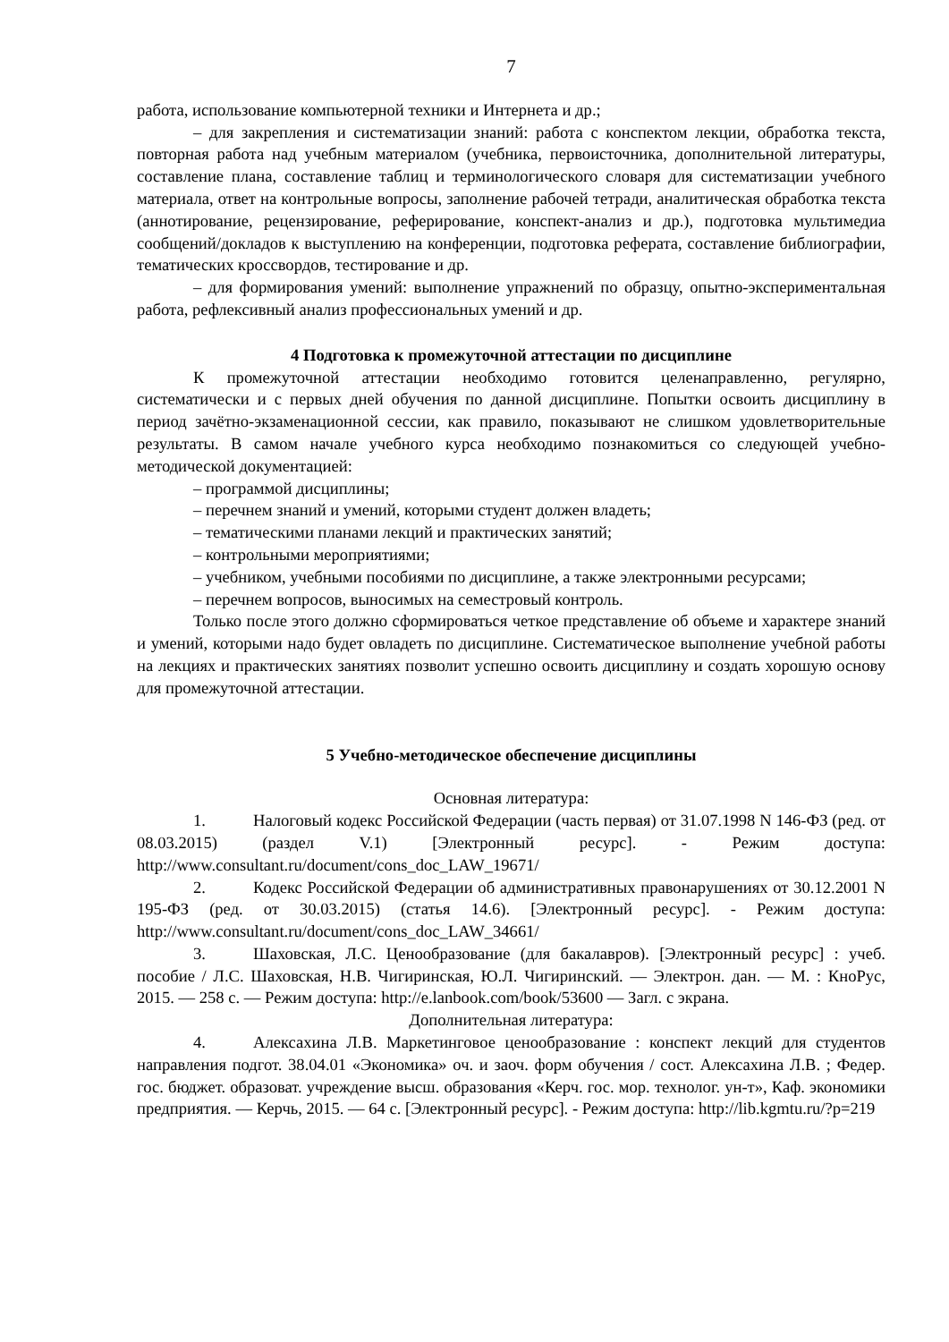7
работа, использование компьютерной техники и Интернета и др.;
– для закрепления и систематизации знаний: работа с конспектом лекции, обработка текста, повторная работа над учебным материалом (учебника, первоисточника, дополнительной литературы, составление плана, составление таблиц и терминологического словаря для систематизации учебного материала, ответ на контрольные вопросы, заполнение рабочей тетради, аналитическая обработка текста (аннотирование, рецензирование, реферирование, конспект-анализ и др.), подготовка мультимедиа сообщений/докладов к выступлению на конференции, подготовка реферата, составление библиографии, тематических кроссвордов, тестирование и др.
– для формирования умений: выполнение упражнений по образцу, опытно-экспериментальная работа, рефлексивный анализ профессиональных умений и др.
4 Подготовка к промежуточной аттестации по дисциплине
К промежуточной аттестации необходимо готовится целенаправленно, регулярно, систематически и с первых дней обучения по данной дисциплине. Попытки освоить дисциплину в период зачётно-экзаменационной сессии, как правило, показывают не слишком удовлетворительные результаты. В самом начале учебного курса необходимо познакомиться со следующей учебно-методической документацией:
– программой дисциплины;
– перечнем знаний и умений, которыми студент должен владеть;
– тематическими планами лекций и практических занятий;
– контрольными мероприятиями;
– учебником, учебными пособиями по дисциплине, а также электронными ресурсами;
– перечнем вопросов, выносимых на семестровый контроль.
Только после этого должно сформироваться четкое представление об объеме и характере знаний и умений, которыми надо будет овладеть по дисциплине. Систематическое выполнение учебной работы на лекциях и практических занятиях позволит успешно освоить дисциплину и создать хорошую основу для промежуточной аттестации.
5 Учебно-методическое обеспечение дисциплины
Основная литература:
1. Налоговый кодекс Российской Федерации (часть первая) от 31.07.1998 N 146-ФЗ (ред. от 08.03.2015) (раздел V.1) [Электронный ресурс]. - Режим доступа: http://www.consultant.ru/document/cons_doc_LAW_19671/
2. Кодекс Российской Федерации об административных правонарушениях от 30.12.2001 N 195-ФЗ (ред. от 30.03.2015) (статья 14.6). [Электронный ресурс]. - Режим доступа: http://www.consultant.ru/document/cons_doc_LAW_34661/
3. Шаховская, Л.С. Ценообразование (для бакалавров). [Электронный ресурс] : учеб. пособие / Л.С. Шаховская, Н.В. Чигиринская, Ю.Л. Чигиринский. — Электрон. дан. — М. : КноРус, 2015. — 258 с. — Режим доступа: http://e.lanbook.com/book/53600 — Загл. с экрана.
Дополнительная литература:
4. Алексахина Л.В. Маркетинговое ценообразование : конспект лекций для студентов направления подгот. 38.04.01 «Экономика» оч. и заоч. форм обучения / сост. Алексахина Л.В. ; Федер. гос. бюджет. образоват. учреждение высш. образования «Керч. гос. мор. технолог. ун-т», Каф. экономики предприятия. — Керчь, 2015. — 64 с. [Электронный ресурс]. - Режим доступа: http://lib.kgmtu.ru/?p=219